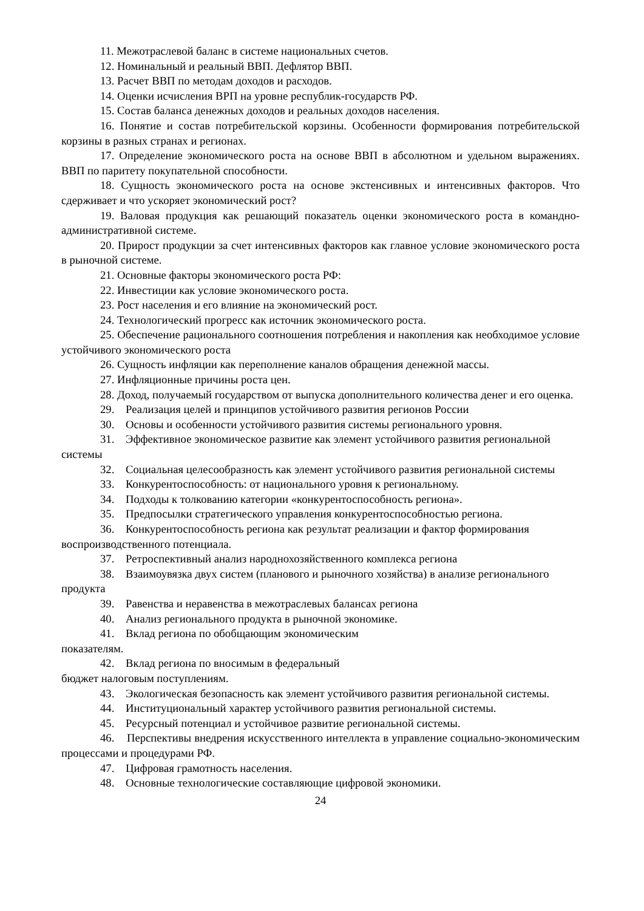11. Межотраслевой баланс в системе национальных счетов.
12. Номинальный и реальный ВВП. Дефлятор ВВП.
13. Расчет ВВП по методам доходов и расходов.
14. Оценки исчисления ВРП на уровне республик-государств РФ.
15. Состав баланса денежных доходов и реальных доходов населения.
16. Понятие и состав потребительской корзины. Особенности формирования потребительской корзины в разных странах и регионах.
17. Определение экономического роста на основе ВВП в абсолютном и удельном выражениях. ВВП по паритету покупательной способности.
18. Сущность экономического роста на основе экстенсивных и интенсивных факторов. Что сдерживает и что ускоряет экономический рост?
19. Валовая продукция как решающий показатель оценки экономического роста в командно-административной системе.
20. Прирост продукции за счет интенсивных факторов как главное условие экономического роста в рыночной системе.
21. Основные факторы экономического роста РФ:
22. Инвестиции как условие экономического роста.
23. Рост населения и его влияние на экономический рост.
24. Технологический прогресс как источник экономического роста.
25. Обеспечение рационального соотношения потребления и накопления как необходимое условие устойчивого экономического роста
26. Сущность инфляции как переполнение каналов обращения денежной массы.
27. Инфляционные причины роста цен.
28. Доход, получаемый государством от выпуска дополнительного количества денег и его оценка.
29. Реализация целей и принципов устойчивого развития регионов России
30. Основы и особенности устойчивого развития системы регионального уровня.
31. Эффективное экономическое развитие как элемент устойчивого развития региональной системы
32. Социальная целесообразность как элемент устойчивого развития региональной системы
33. Конкурентоспособность: от национального уровня к региональному.
34. Подходы к толкованию категории «конкурентоспособность региона».
35. Предпосылки стратегического управления конкурентоспособностью региона.
36. Конкурентоспособность региона как результат реализации и фактор формирования воспроизводственного потенциала.
37. Ретроспективный анализ народнохозяйственного комплекса региона
38. Взаимоувязка двух систем (планового и рыночного хозяйства) в анализе регионального продукта
39. Равенства и неравенства в межотраслевых балансах региона
40. Анализ регионального продукта в рыночной экономике.
41. Вклад региона по обобщающим экономическим
показателям.
42. Вклад региона по вносимым в федеральный
бюджет налоговым поступлениям.
43. Экологическая безопасность как элемент устойчивого развития региональной системы.
44. Институциональный характер устойчивого развития региональной системы.
45. Ресурсный потенциал и устойчивое развитие региональной системы.
46. Перспективы внедрения искусственного интеллекта в управление социально-экономическим процессами и процедурами РФ.
47. Цифровая грамотность населения.
48. Основные технологические составляющие цифровой экономики.
24